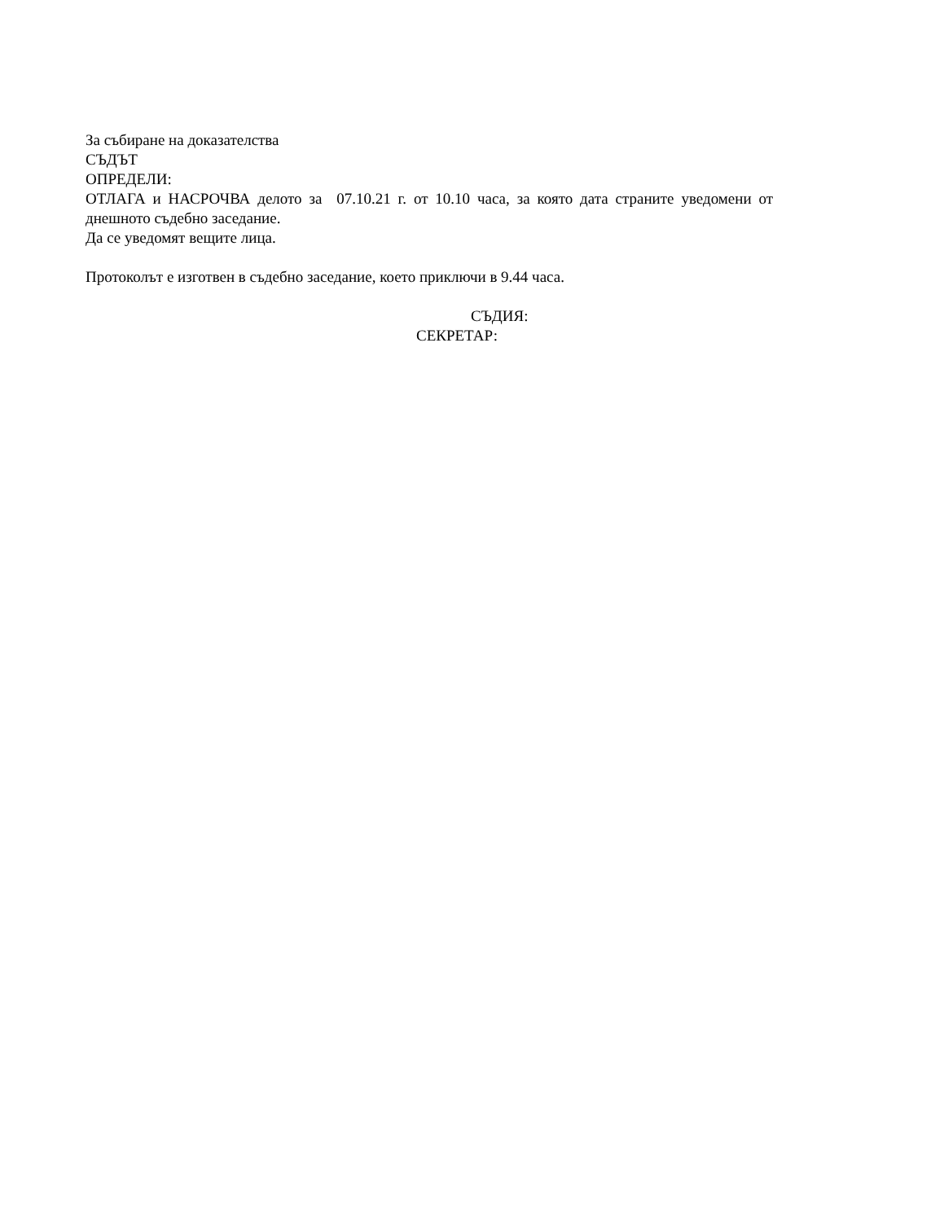За събиране на доказателства
СЪДЪТ
ОПРЕДЕЛИ:
ОТЛАГА и НАСРОЧВА делото за 07.10.21 г. от 10.10 часа, за която дата страните уведомени от днешното съдебно заседание.
Да се уведомят вещите лица.
Протоколът е изготвен в съдебно заседание, което приключи в 9.44 часа.
СЪДИЯ:
СЕКРЕТАР: